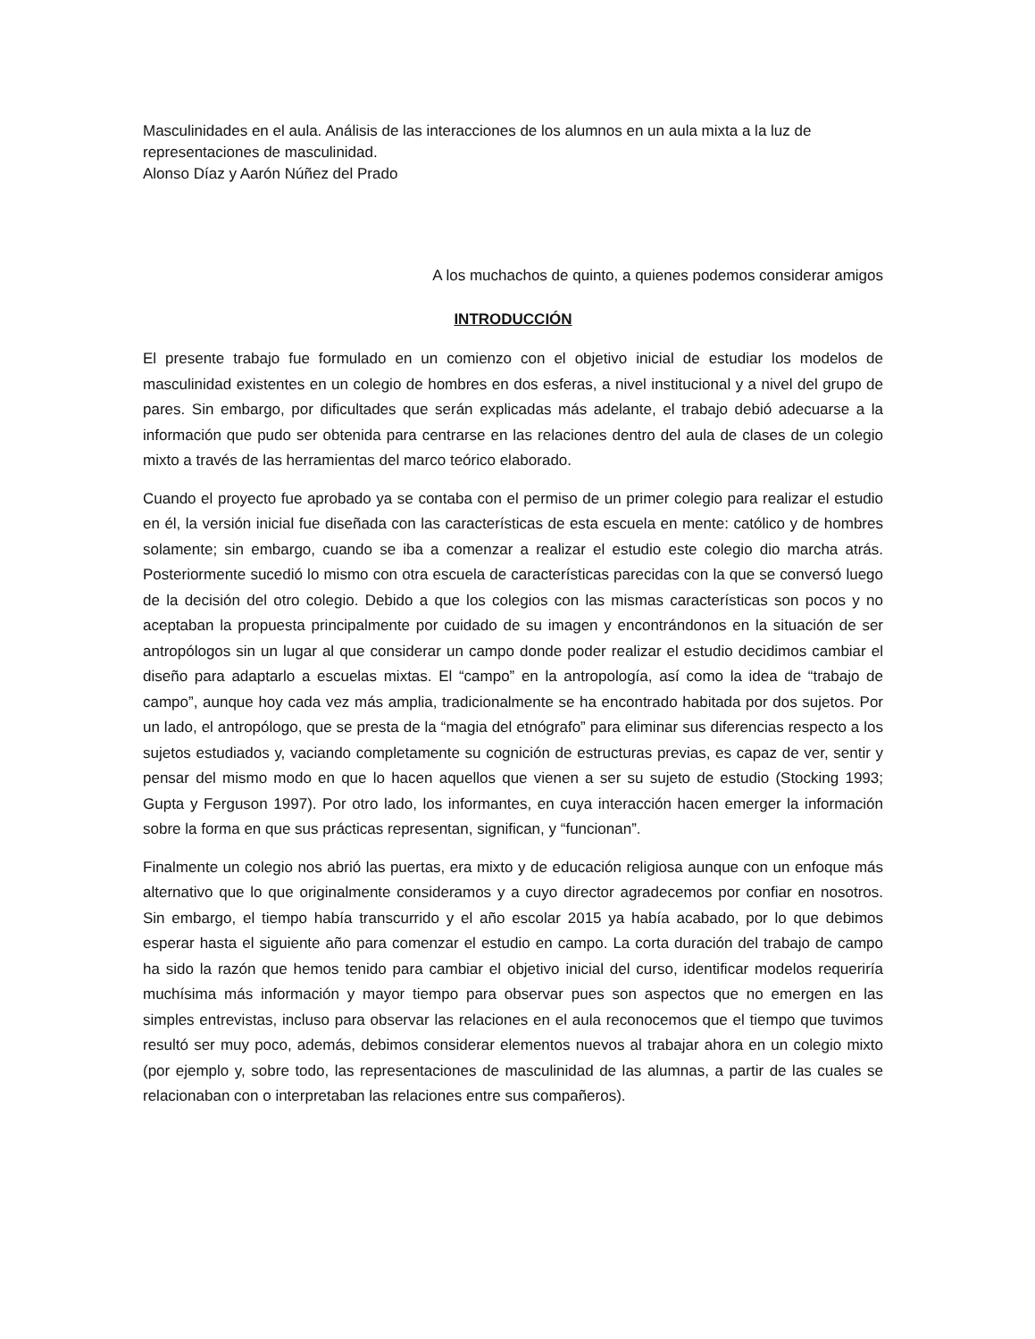Masculinidades en el aula. Análisis de las interacciones de los alumnos en un aula mixta a la luz de representaciones de masculinidad.
Alonso Díaz y Aarón Núñez del Prado
A los muchachos de quinto, a quienes podemos considerar amigos
INTRODUCCIÓN
El presente trabajo fue formulado en un comienzo con el objetivo inicial de estudiar los modelos de masculinidad existentes en un colegio de hombres en dos esferas, a nivel institucional y a nivel del grupo de pares. Sin embargo, por dificultades que serán explicadas más adelante, el trabajo debió adecuarse a la información que pudo ser obtenida para centrarse en las relaciones dentro del aula de clases de un colegio mixto a través de las herramientas del marco teórico elaborado.
Cuando el proyecto fue aprobado ya se contaba con el permiso de un primer colegio para realizar el estudio en él, la versión inicial fue diseñada con las características de esta escuela en mente: católico y de hombres solamente; sin embargo, cuando se iba a comenzar a realizar el estudio este colegio dio marcha atrás. Posteriormente sucedió lo mismo con otra escuela de características parecidas con la que se conversó luego de la decisión del otro colegio. Debido a que los colegios con las mismas características son pocos y no aceptaban la propuesta principalmente por cuidado de su imagen y encontrándonos en la situación de ser antropólogos sin un lugar al que considerar un campo donde poder realizar el estudio decidimos cambiar el diseño para adaptarlo a escuelas mixtas. El “campo” en la antropología, así como la idea de “trabajo de campo”, aunque hoy cada vez más amplia, tradicionalmente se ha encontrado habitada por dos sujetos. Por un lado, el antropólogo, que se presta de la “magia del etnógrafo” para eliminar sus diferencias respecto a los sujetos estudiados y, vaciando completamente su cognición de estructuras previas, es capaz de ver, sentir y pensar del mismo modo en que lo hacen aquellos que vienen a ser su sujeto de estudio (Stocking 1993; Gupta y Ferguson 1997). Por otro lado, los informantes, en cuya interacción hacen emerger la información sobre la forma en que sus prácticas representan, significan, y “funcionan”.
Finalmente un colegio nos abrió las puertas, era mixto y de educación religiosa aunque con un enfoque más alternativo que lo que originalmente consideramos y a cuyo director agradecemos por confiar en nosotros. Sin embargo, el tiempo había transcurrido y el año escolar 2015 ya había acabado, por lo que debimos esperar hasta el siguiente año para comenzar el estudio en campo. La corta duración del trabajo de campo ha sido la razón que hemos tenido para cambiar el objetivo inicial del curso, identificar modelos requeriría muchísima más información y mayor tiempo para observar pues son aspectos que no emergen en las simples entrevistas, incluso para observar las relaciones en el aula reconocemos que el tiempo que tuvimos resultó ser muy poco, además, debimos considerar elementos nuevos al trabajar ahora en un colegio mixto (por ejemplo y, sobre todo, las representaciones de masculinidad de las alumnas, a partir de las cuales se relacionaban con o interpretaban las relaciones entre sus compañeros).